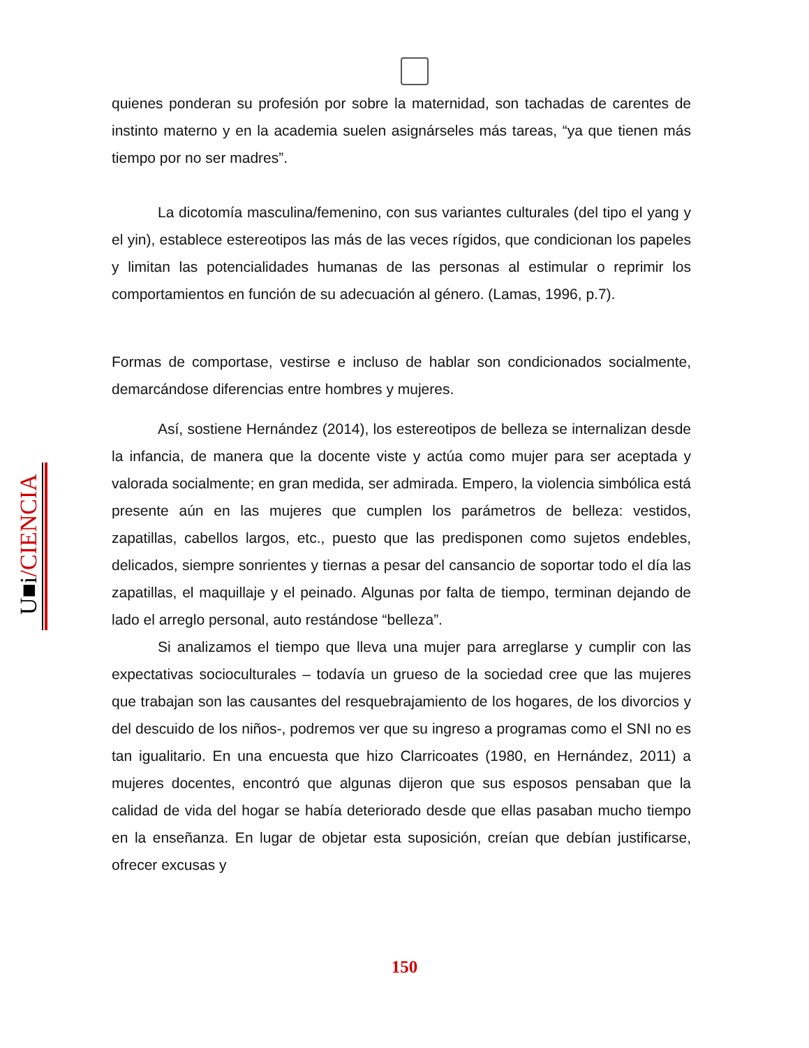quienes ponderan su profesión por sobre la maternidad, son tachadas de carentes de instinto materno y en la academia suelen asignárseles más tareas, “ya que tienen más tiempo por no ser madres”.
La dicotomía masculina/femenino, con sus variantes culturales (del tipo el yang y el yin), establece estereotipos las más de las veces rígidos, que condicionan los papeles y limitan las potencialidades humanas de las personas al estimular o reprimir los comportamientos en función de su adecuación al género. (Lamas, 1996, p.7).
Formas de comportase, vestirse e incluso de hablar son condicionados socialmente, demarcándose diferencias entre hombres y mujeres.
Así, sostiene Hernández (2014), los estereotipos de belleza se internalizan desde la infancia, de manera que la docente viste y actúa como mujer para ser aceptada y valorada socialmente; en gran medida, ser admirada. Empero, la violencia simbólica está presente aún en las mujeres que cumplen los parámetros de belleza: vestidos, zapatillas, cabellos largos, etc., puesto que las predisponen como sujetos endebles, delicados, siempre sonrientes y tiernas a pesar del cansancio de soportar todo el día las zapatillas, el maquillaje y el peinado. Algunas por falta de tiempo, terminan dejando de lado el arreglo personal, auto restándose “belleza”.
Si analizamos el tiempo que lleva una mujer para arreglarse y cumplir con las expectativas socioculturales – todavía un grueso de la sociedad cree que las mujeres que trabajan son las causantes del resquebrajamiento de los hogares, de los divorcios y del descuido de los niños-, podremos ver que su ingreso a programas como el SNI no es tan igualitario. En una encuesta que hizo Clarricoates (1980, en Hernández, 2011) a mujeres docentes, encontró que algunas dijeron que sus esposos pensaban que la calidad de vida del hogar se había deteriorado desde que ellas pasaban mucho tiempo en la enseñanza. En lugar de objetar esta suposición, creían que debían justificarse, ofrecer excusas y
U■i/CIENCIA
150